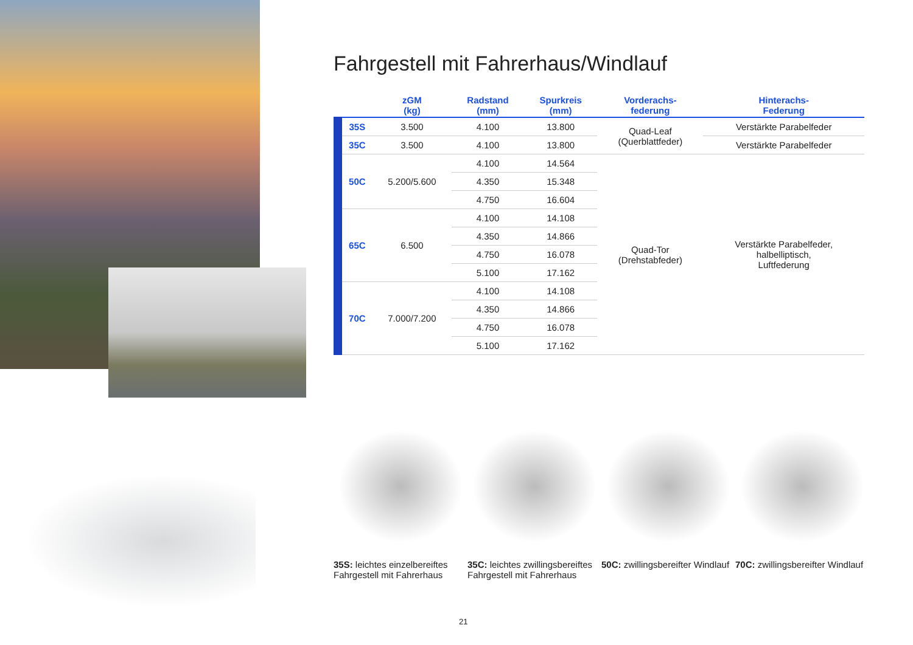Fahrgestell mit Fahrerhaus/Windlauf
| | zGM (kg) | Radstand (mm) | Spurkreis (mm) | Vorderachs- federung | Hinterachs- Federung |
| --- | --- | --- | --- | --- | --- |
| 35S | 3.500 | 4.100 | 13.800 | Quad-Leaf (Querblattfeder) | Verstärkte Parabelfeder |
| 35C | 3.500 | 4.100 | 13.800 | | Verstärkte Parabelfeder |
| 50C | 5.200/5.600 | 4.100 | 14.564 | Quad-Tor (Drehstabfeder) | Verstärkte Parabelfeder, halbelliptisch, Luftfederung |
| | | 4.350 | 15.348 | | |
| | | 4.750 | 16.604 | | |
| 65C | 6.500 | 4.100 | 14.108 | | |
| | | 4.350 | 14.866 | | |
| | | 4.750 | 16.078 | | |
| | | 5.100 | 17.162 | | |
| 70C | 7.000/7.200 | 4.100 | 14.108 | | |
| | | 4.350 | 14.866 | | |
| | | 4.750 | 16.078 | | |
| | | 5.100 | 17.162 | | |
35S: leichtes einzelbereiftes Fahrgestell mit Fahrerhaus
35C: leichtes zwillingsbereiftes Fahrgestell mit Fahrerhaus
50C: zwillingsbereifter Windlauf
70C: zwillingsbereifter Windlauf
21